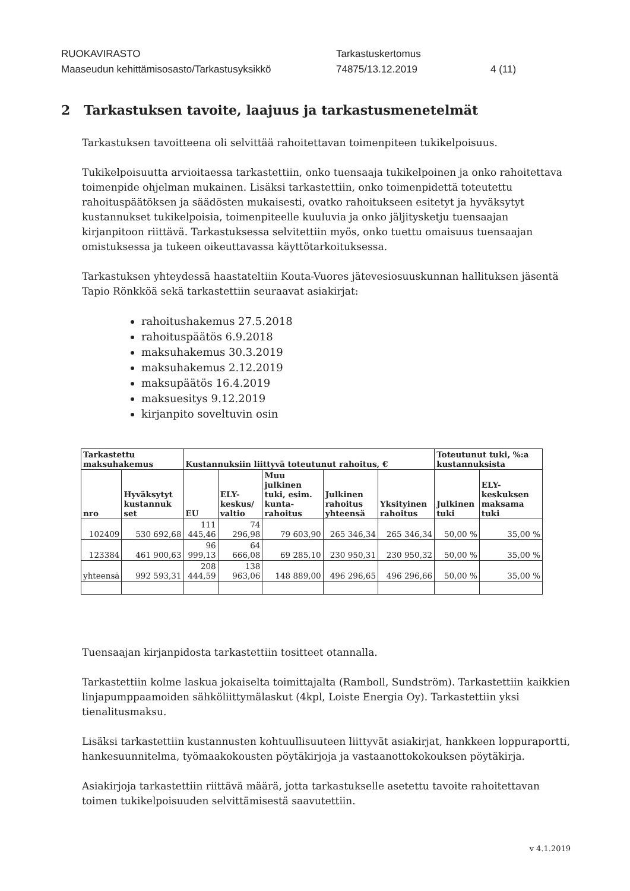RUOKAVIRASTO
Tarkastuskertomus
Maaseudun kehittämisosasto/Tarkastusyksikkö
74875/13.12.2019
4 (11)
2 Tarkastuksen tavoite, laajuus ja tarkastusmenetelmät
Tarkastuksen tavoitteena oli selvittää rahoitettavan toimenpiteen tukikelpoisuus.
Tukikelpoisuutta arvioitaessa tarkastettiin, onko tuensaaja tukikelpoinen ja onko rahoitettava toimenpide ohjelman mukainen. Lisäksi tarkastettiin, onko toimenpidettä toteutettu rahoituspäätöksen ja säädösten mukaisesti, ovatko rahoitukseen esitetyt ja hyväksytyt kustannukset tukikelpoisia, toimenpiteelle kuuluvia ja onko jäljitysketju tuensaajan kirjanpitoon riittävä. Tarkastuksessa selvitettiin myös, onko tuettu omaisuus tuensaajan omistuksessa ja tukeen oikeuttavassa käyttötarkoituksessa.
Tarkastuksen yhteydessä haastateltiin Kouta-Vuores jätevesiosuuskunnan hallituksen jäsentä Tapio Rönkköä sekä tarkastettiin seuraavat asiakirjat:
rahoitushakemus 27.5.2018
rahoituspäätös 6.9.2018
maksuhakemus 30.3.2019
maksuhakemus 2.12.2019
maksupäätös 16.4.2019
maksuesitys 9.12.2019
kirjanpito soveltuvin osin
| Tarkastettu maksuhakemus | | Kustannuksiin liittyvä toteutunut rahoitus, € | | | | | Toteutunut tuki, %:a kustannuksista | |
| --- | --- | --- | --- | --- | --- | --- | --- | --- |
| nro | Hyväksytyt kustannuk set | EU | ELY-keskus/ valtio | Muu julkinen tuki, esim. kunta-rahoitus | Julkinen rahoitus yhteensä | Yksityinen rahoitus | Julkinen tuki | ELY-keskuksen maksama tuki |
| 102409 | 530 692,68 | 111 445,46 | 74 296,98 | 79 603,90 | 265 346,34 | 265 346,34 | 50,00 % | 35,00 % |
| 123384 | 461 900,63 | 96 999,13 | 64 666,08 | 69 285,10 | 230 950,31 | 230 950,32 | 50,00 % | 35,00 % |
| yhteensä | 992 593,31 | 208 444,59 | 138 963,06 | 148 889,00 | 496 296,65 | 496 296,66 | 50,00 % | 35,00 % |
Tuensaajan kirjanpidosta tarkastettiin tositteet otannalla.
Tarkastettiin kolme laskua jokaiselta toimittajalta (Ramboll, Sundström). Tarkastettiin kaikkien linjapumppaamoiden sähköliittymälaskut (4kpl, Loiste Energia Oy). Tarkastettiin yksi tienalitusmaksu.
Lisäksi tarkastettiin kustannusten kohtuullisuuteen liittyvät asiakirjat, hankkeen loppuraportti, hankesuunnitelma, työmaakokousten pöytäkirjoja ja vastaanottokokouksen pöytäkirja.
Asiakirjoja tarkastettiin riittävä määrä, jotta tarkastukselle asetettu tavoite rahoitettavan toimen tukikelpoisuuden selvittämisestä saavutettiin.
v 4.1.2019